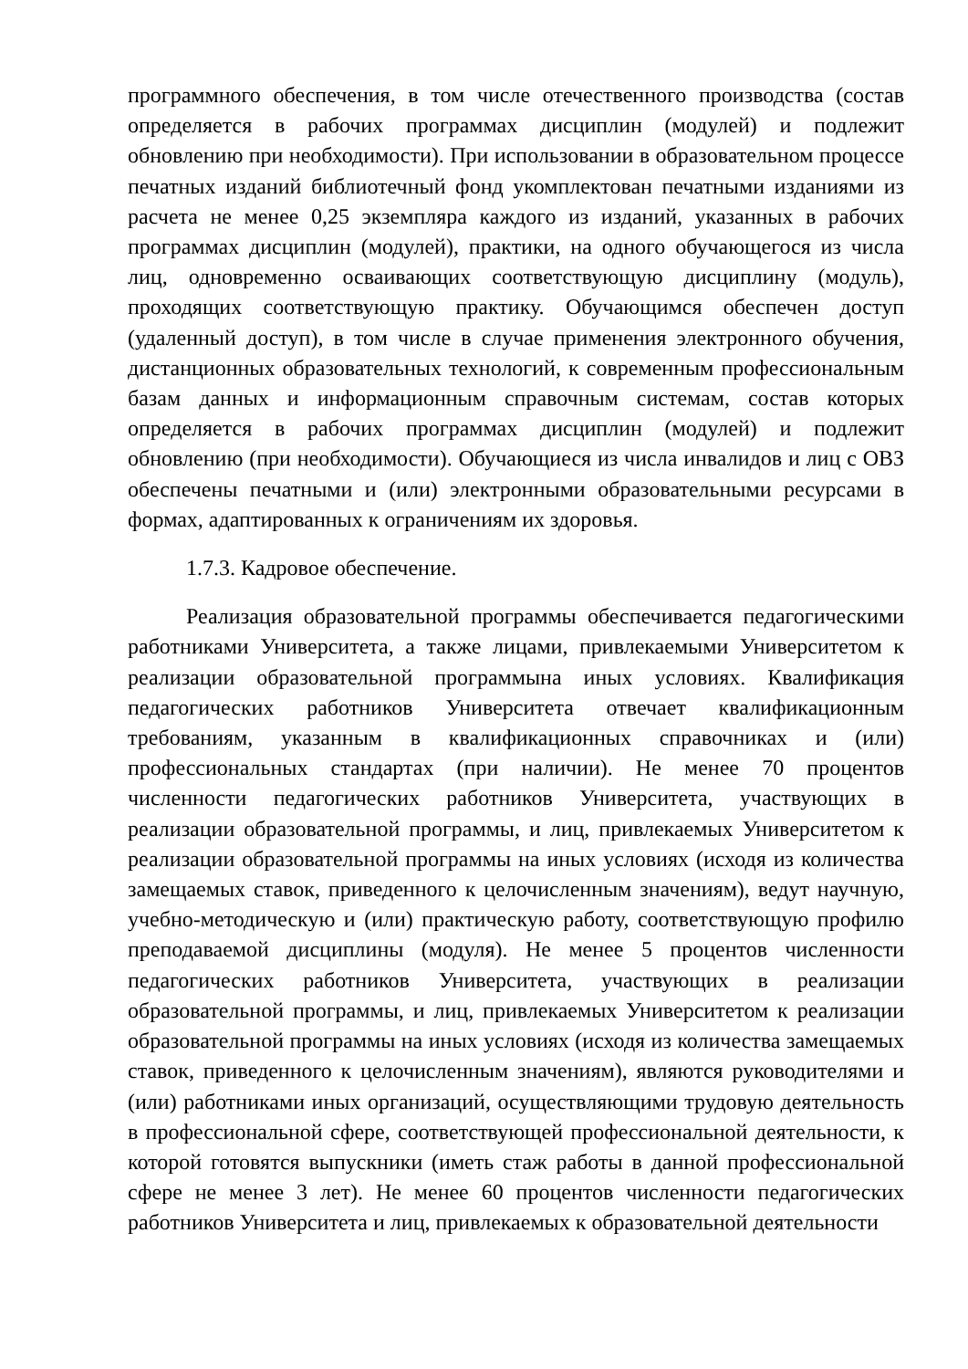программного обеспечения, в том числе отечественного производства (состав определяется в рабочих программах дисциплин (модулей) и подлежит обновлению при необходимости). При использовании в образовательном процессе печатных изданий библиотечный фонд укомплектован печатными изданиями из расчета не менее 0,25 экземпляра каждого из изданий, указанных в рабочих программах дисциплин (модулей), практики, на одного обучающегося из числа лиц, одновременно осваивающих соответствующую дисциплину (модуль), проходящих соответствующую практику. Обучающимся обеспечен доступ (удаленный доступ), в том числе в случае применения электронного обучения, дистанционных образовательных технологий, к современным профессиональным базам данных и информационным справочным системам, состав которых определяется в рабочих программах дисциплин (модулей) и подлежит обновлению (при необходимости). Обучающиеся из числа инвалидов и лиц с ОВЗ обеспечены печатными и (или) электронными образовательными ресурсами в формах, адаптированных к ограничениям их здоровья.
1.7.3. Кадровое обеспечение.
Реализация образовательной программы обеспечивается педагогическими работниками Университета, а также лицами, привлекаемыми Университетом к реализации образовательной программына иных условиях. Квалификация педагогических работников Университета отвечает квалификационным требованиям, указанным в квалификационных справочниках и (или) профессиональных стандартах (при наличии). Не менее 70 процентов численности педагогических работников Университета, участвующих в реализации образовательной программы, и лиц, привлекаемых Университетом к реализации образовательной программы на иных условиях (исходя из количества замещаемых ставок, приведенного к целочисленным значениям), ведут научную, учебно-методическую и (или) практическую работу, соответствующую профилю преподаваемой дисциплины (модуля). Не менее 5 процентов численности педагогических работников Университета, участвующих в реализации образовательной программы, и лиц, привлекаемых Университетом к реализации образовательной программы на иных условиях (исходя из количества замещаемых ставок, приведенного к целочисленным значениям), являются руководителями и (или) работниками иных организаций, осуществляющими трудовую деятельность в профессиональной сфере, соответствующей профессиональной деятельности, к которой готовятся выпускники (иметь стаж работы в данной профессиональной сфере не менее 3 лет). Не менее 60 процентов численности педагогических работников Университета и лиц, привлекаемых к образовательной деятельности